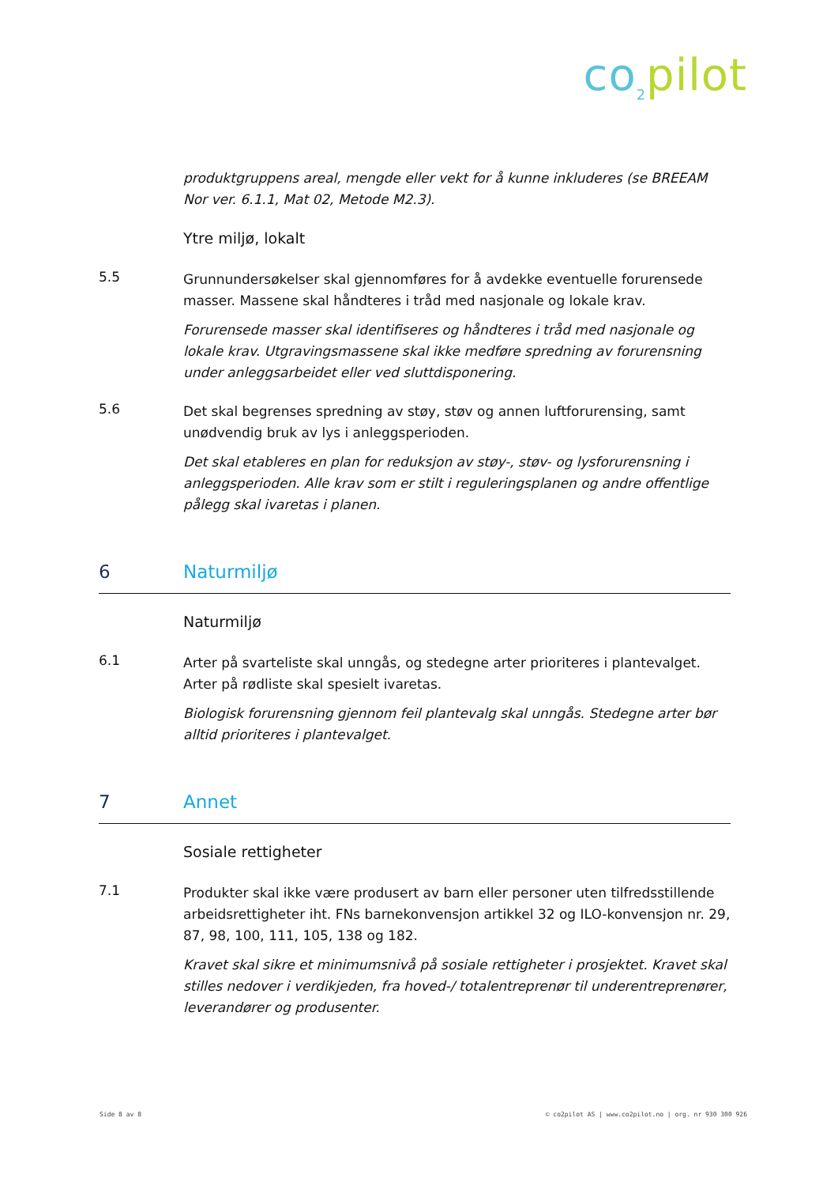co<sub>2</sub>pilot
produktgruppens areal, mengde eller vekt for å kunne inkluderes (se BREEAM Nor ver. 6.1.1, Mat 02, Metode M2.3).
Ytre miljø, lokalt
5.5
Grunnundersøkelser skal gjennomføres for å avdekke eventuelle forurensede masser. Massene skal håndteres i tråd med nasjonale og lokale krav.
Forurensede masser skal identifiseres og håndteres i tråd med nasjonale og lokale krav. Utgravingsmassene skal ikke medføre spredning av forurensning under anleggsarbeidet eller ved sluttdisponering.
5.6
Det skal begrenses spredning av støy, støv og annen luftforurensing, samt unødvendig bruk av lys i anleggsperioden.
Det skal etableres en plan for reduksjon av støy-, støv- og lysforurensning i anleggsperioden. Alle krav som er stilt i reguleringsplanen og andre offentlige pålegg skal ivaretas i planen.
6 Naturmiljø
Naturmiljø
6.1
Arter på svarteliste skal unngås, og stedegne arter prioriteres i plantevalget. Arter på rødliste skal spesielt ivaretas.
Biologisk forurensning gjennom feil plantevalg skal unngås. Stedegne arter bør alltid prioriteres i plantevalget.
7 Annet
Sosiale rettigheter
7.1
Produkter skal ikke være produsert av barn eller personer uten tilfredsstillende arbeidsrettigheter iht. FNs barnekonvensjon artikkel 32 og ILO-konvensjon nr. 29, 87, 98, 100, 111, 105, 138 og 182.
Kravet skal sikre et minimumsnivå på sosiale rettigheter i prosjektet. Kravet skal stilles nedover i verdikjeden, fra hoved-/ totalentreprenør til underentreprenører, leverandører og produsenter.
Side 8 av 8 © co2pilot AS | www.co2pilot.no | org. nr 930 300 926